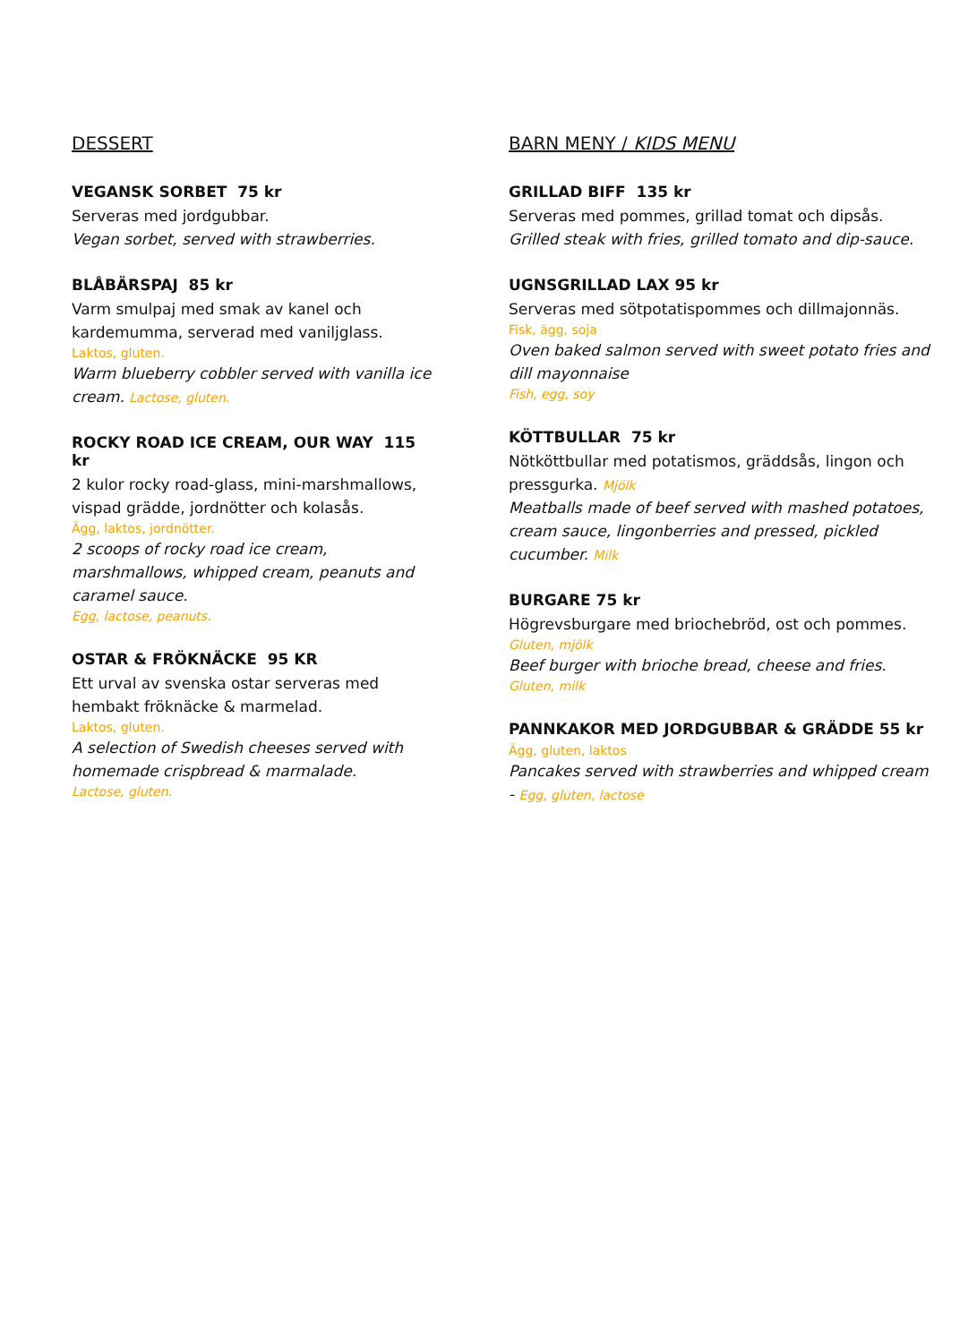DESSERT
VEGANSK SORBET 75 kr
Serveras med jordgubbar.
Vegan sorbet, served with strawberries.
BLÅBÄRSPAJ 85 kr
Varm smulpaj med smak av kanel och kardemumma, serverad med vaniljglass.
Laktos, gluten.
Warm blueberry cobbler served with vanilla ice cream. Lactose, gluten.
ROCKY ROAD ICE CREAM, OUR WAY 115 kr
2 kulor rocky road-glass, mini-marshmallows, vispad grädde, jordnötter och kolasås.
Ägg, laktos, jordnötter.
2 scoops of rocky road ice cream, marshmallows, whipped cream, peanuts and caramel sauce.
Egg, lactose, peanuts.
OSTAR & FRÖKNÄCKE 95 KR
Ett urval av svenska ostar serveras med hembakt fröknäcke & marmelad.
Laktos, gluten.
A selection of Swedish cheeses served with homemade crispbread & marmalade.
Lactose, gluten.
BARN MENY / KIDS MENU
GRILLAD BIFF 135 kr
Serveras med pommes, grillad tomat och dipsås.
Grilled steak with fries, grilled tomato and dip-sauce.
UGNSGRILLAD LAX 95 kr
Serveras med sötpotatispommes och dillmajonnäs.
Fisk, ägg, soja
Oven baked salmon served with sweet potato fries and dill mayonnaise
Fish, egg, soy
KÖTTBULLAR 75 kr
Nötköttbullar med potatismos, gräddsås, lingon och pressgurka. Mjölk
Meatballs made of beef served with mashed potatoes, cream sauce, lingonberries and pressed, pickled cucumber. Milk
BURGARE 75 kr
Högrevsburgare med briochebröd, ost och pommes.
Gluten, mjölk
Beef burger with brioche bread, cheese and fries.
Gluten, milk
PANNKAKOR MED JORDGUBBAR & GRÄDDE 55 kr
Ägg, gluten, laktos
Pancakes served with strawberries and whipped cream - Egg, gluten, lactose